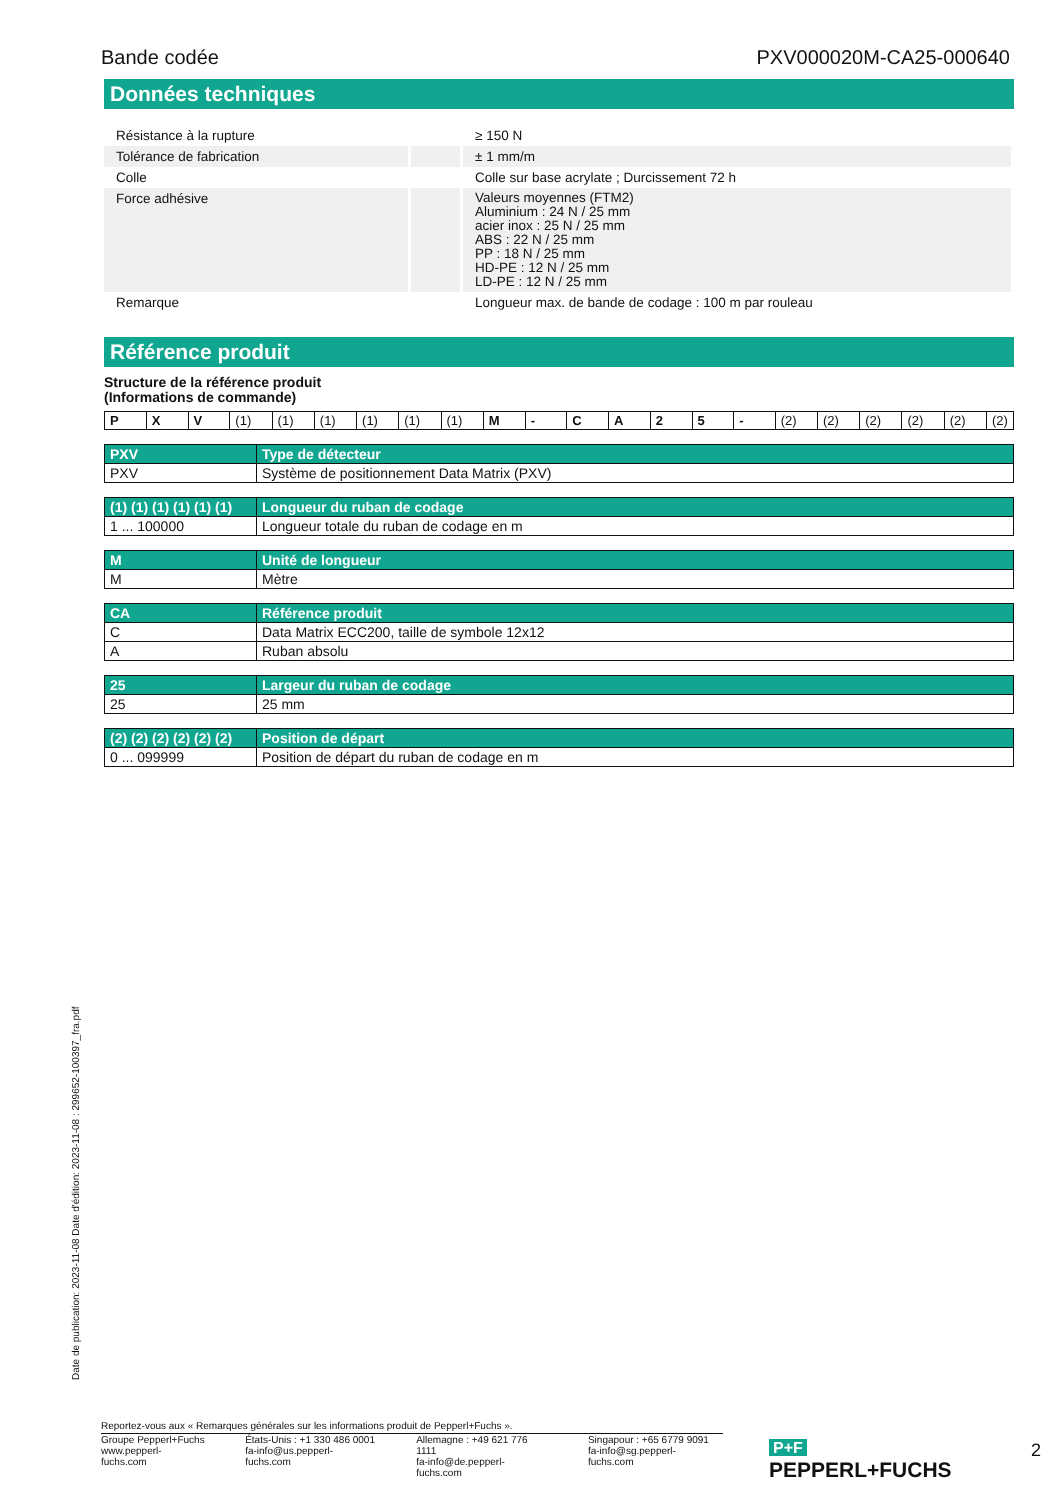Bande codée PXV000020M-CA25-000640
Données techniques
| Résistance à la rupture | | ≥ 150 N |
| Tolérance de fabrication | | ± 1 mm/m |
| Colle | | Colle sur base acrylate ; Durcissement 72 h |
| Force adhésive | | Valeurs moyennes (FTM2) Aluminium : 24 N / 25 mm acier inox : 25 N / 25 mm ABS : 22 N / 25 mm PP : 18 N / 25 mm HD-PE : 12 N / 25 mm LD-PE : 12 N / 25 mm |
| Remarque | | Longueur max. de bande de codage : 100 m par rouleau |
Référence produit
Structure de la référence produit
(Informations de commande)
| P | X | V | (1) | (1) | (1) | (1) | (1) | (1) | M | - | C | A | 2 | 5 | - | (2) | (2) | (2) | (2) | (2) | (2) |
| PXV | Type de détecteur |
| --- | --- |
| PXV | Système de positionnement Data Matrix (PXV) |
| (1) (1) (1) (1) (1) (1) | Longueur du ruban de codage |
| --- | --- |
| 1 ... 100000 | Longueur totale du ruban de codage en m |
| M | Unité de longueur |
| --- | --- |
| M | Mètre |
| CA | Référence produit |
| --- | --- |
| C | Data Matrix ECC200, taille de symbole 12x12 |
| A | Ruban absolu |
| 25 | Largeur du ruban de codage |
| --- | --- |
| 25 | 25 mm |
| (2) (2) (2) (2) (2) (2) | Position de départ |
| --- | --- |
| 0 ... 099999 | Position de départ du ruban de codage en m |
Date de publication: 2023-11-08 Date d'édition: 2023-11-08 : 299652-100397_fra.pdf
Reportez-vous aux « Remarques générales sur les informations produit de Pepperl+Fuchs ».
Groupe Pepperl+Fuchs
www.pepperl-fuchs.com
États-Unis : +1 330 486 0001
fa-info@us.pepperl-fuchs.com
Allemagne : +49 621 776 1111
fa-info@de.pepperl-fuchs.com
Singapour : +65 6779 9091
fa-info@sg.pepperl-fuchs.com
P+F PEPPERL+FUCHS
2